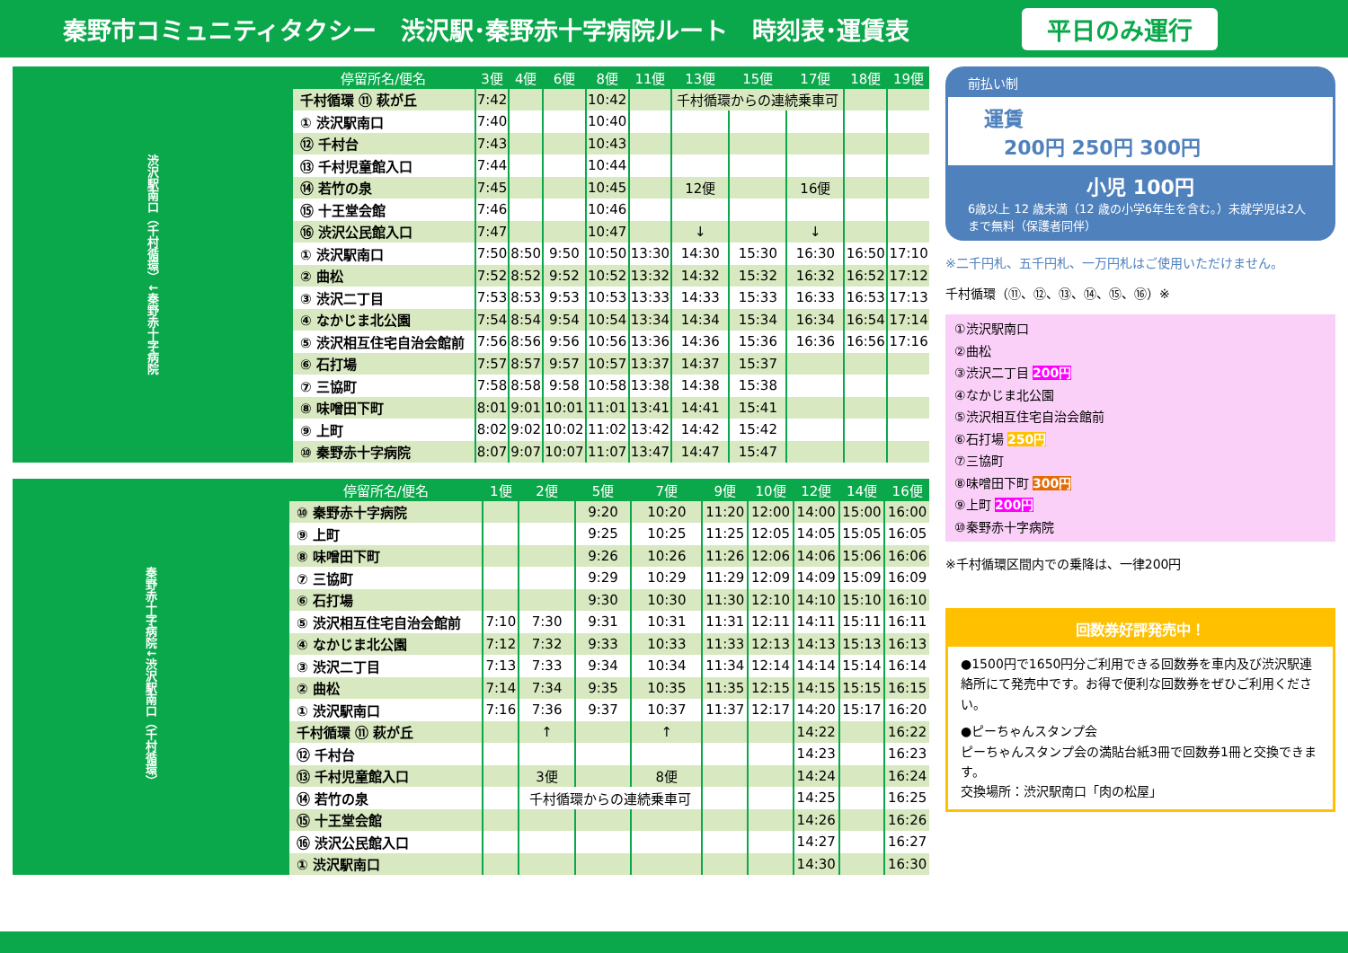秦野市コミュニティタクシー　渋沢駅･秦野赤十字病院ルート　時刻表･運賃表 平日のみ運行
| 渋沢駅南口（千村循環）↓秦野赤十字病院 | 停留所名/便名 | 3便 | 4便 | 6便 | 8便 | 11便 | 13便 | 15便 | 17便 | 18便 | 19便 |
| | 千村循環 ⑪ 萩が丘 | 7:42 | | | 10:42 | | 千村循環からの連続乗車可 | | | | |
| | ① 渋沢駅南口 | 7:40 | | | 10:40 | | | | | | |
| | ⑫ 千村台 | 7:43 | | | 10:43 | | | | | | |
| | ⑬ 千村児童館入口 | 7:44 | | | 10:44 | | | | | | |
| | ⑭ 若竹の泉 | 7:45 | | | 10:45 | | 12便 | | 16便 | | |
| | ⑮ 十王堂会館 | 7:46 | | | 10:46 | | | | | | |
| | ⑯ 渋沢公民館入口 | 7:47 | | | 10:47 | | ↓ | | ↓ | | |
| | ① 渋沢駅南口 | 7:50 | 8:50 | 9:50 | 10:50 | 13:30 | 14:30 | 15:30 | 16:30 | 16:50 | 17:10 |
| | ② 曲松 | 7:52 | 8:52 | 9:52 | 10:52 | 13:32 | 14:32 | 15:32 | 16:32 | 16:52 | 17:12 |
| | ③ 渋沢二丁目 | 7:53 | 8:53 | 9:53 | 10:53 | 13:33 | 14:33 | 15:33 | 16:33 | 16:53 | 17:13 |
| | ④ なかじま北公園 | 7:54 | 8:54 | 9:54 | 10:54 | 13:34 | 14:34 | 15:34 | 16:34 | 16:54 | 17:14 |
| | ⑤ 渋沢相互住宅自治会館前 | 7:56 | 8:56 | 9:56 | 10:56 | 13:36 | 14:36 | 15:36 | 16:36 | 16:56 | 17:16 |
| | ⑥ 石打場 | 7:57 | 8:57 | 9:57 | 10:57 | 13:37 | 14:37 | 15:37 | | | |
| | ⑦ 三協町 | 7:58 | 8:58 | 9:58 | 10:58 | 13:38 | 14:38 | 15:38 | | | |
| | ⑧ 味噌田下町 | 8:01 | 9:01 | 10:01 | 11:01 | 13:41 | 14:41 | 15:41 | | | |
| | ⑨ 上町 | 8:02 | 9:02 | 10:02 | 11:02 | 13:42 | 14:42 | 15:42 | | | |
| | ⑩ 秦野赤十字病院 | 8:07 | 9:07 | 10:07 | 11:07 | 13:47 | 14:47 | 15:47 | | | |
| 秦野赤十字病院↓渋沢駅南口（千村循環） | 停留所名/便名 | 1便 | 2便 | 5便 | 7便 | 9便 | 10便 | 12便 | 14便 | 16便 |
| | ⑩ 秦野赤十字病院 | | | 9:20 | 10:20 | 11:20 | 12:00 | 14:00 | 15:00 | 16:00 |
| | ⑨ 上町 | | | 9:25 | 10:25 | 11:25 | 12:05 | 14:05 | 15:05 | 16:05 |
| | ⑧ 味噌田下町 | | | 9:26 | 10:26 | 11:26 | 12:06 | 14:06 | 15:06 | 16:06 |
| | ⑦ 三協町 | | | 9:29 | 10:29 | 11:29 | 12:09 | 14:09 | 15:09 | 16:09 |
| | ⑥ 石打場 | | | 9:30 | 10:30 | 11:30 | 12:10 | 14:10 | 15:10 | 16:10 |
| | ⑤ 渋沢相互住宅自治会館前 | 7:10 | 7:30 | 9:31 | 10:31 | 11:31 | 12:11 | 14:11 | 15:11 | 16:11 |
| | ④ なかじま北公園 | 7:12 | 7:32 | 9:33 | 10:33 | 11:33 | 12:13 | 14:13 | 15:13 | 16:13 |
| | ③ 渋沢二丁目 | 7:13 | 7:33 | 9:34 | 10:34 | 11:34 | 12:14 | 14:14 | 15:14 | 16:14 |
| | ② 曲松 | 7:14 | 7:34 | 9:35 | 10:35 | 11:35 | 12:15 | 14:15 | 15:15 | 16:15 |
| | ① 渋沢駅南口 | 7:16 | 7:36 | 9:37 | 10:37 | 11:37 | 12:17 | 14:20 | 15:17 | 16:20 |
| | 千村循環 ⑪ 萩が丘 | | ↑ | | ↑ | | | 14:22 | | 16:22 |
| | ⑫ 千村台 | | | | | | | 14:23 | | 16:23 |
| | ⑬ 千村児童館入口 | | 3便 | | 8便 | | | 14:24 | | 16:24 |
| | ⑭ 若竹の泉 | | 千村循環からの連続乗車可 | | | | | 14:25 | | 16:25 |
| | ⑮ 十王堂会館 | | | | | | | 14:26 | | 16:26 |
| | ⑯ 渋沢公民館入口 | | | | | | | 14:27 | | 16:27 |
| | ① 渋沢駅南口 | | | | | | | 14:30 | | 16:30 |
前払い制
運賃
　200円 250円 300円
小児 100円
6歳以上 12 歳未満（12 歳の小学6年生を含む。）未就学児は2人まで無料（保護者同伴）
※二千円札、五千円札、一万円札はご使用いただけません。
千村循環（⑪、⑫、⑬、⑭、⑮、⑯）※
①渋沢駅南口
②曲松
③渋沢二丁目 200円
④なかじま北公園
⑤渋沢相互住宅自治会館前
⑥石打場 250円
⑦三協町
⑧味噌田下町 300円
⑨上町 200円
⑩秦野赤十字病院
※千村循環区間内での乗降は、一律200円
回数券好評発売中！
●1500円で1650円分ご利用できる回数券を車内及び渋沢駅連絡所にて発売中です。お得で便利な回数券をぜひご利用ください。
●ピーちゃんスタンプ会
ピーちゃんスタンプ会の満貼台紙3冊で回数券1冊と交換できます。
交換場所：渋沢駅南口「肉の松屋」